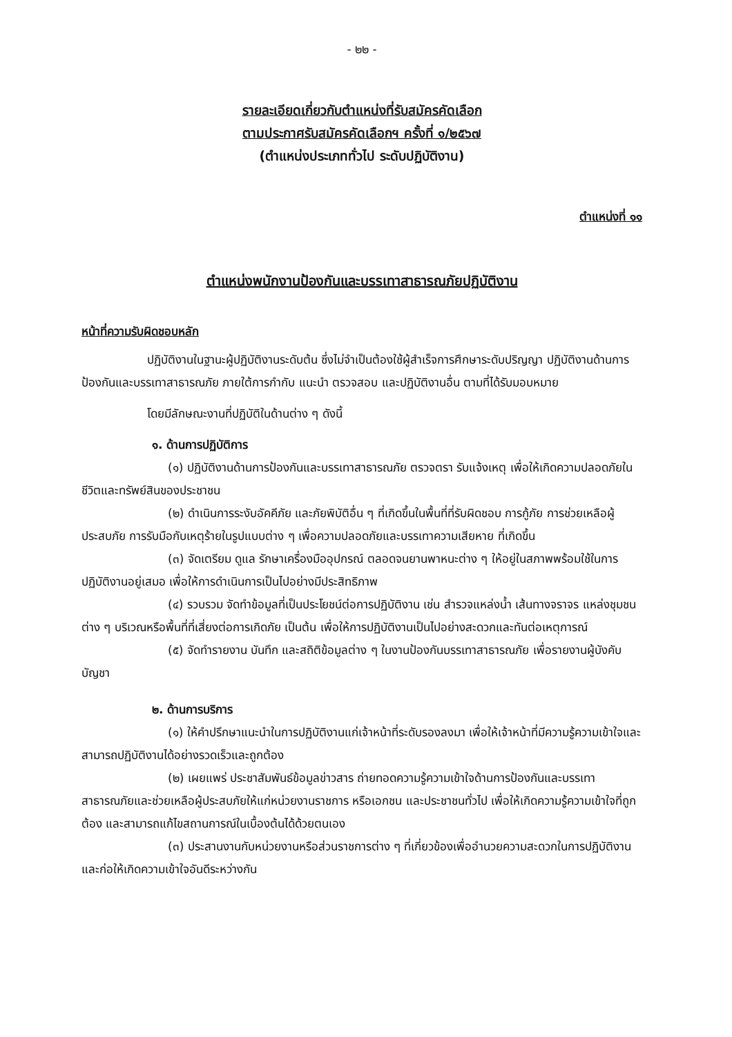- ๒๒ -
รายละเอียดเกี่ยวกับตำแหน่งที่รับสมัครคัดเลือก
ตามประกาศรับสมัครคัดเลือกฯ ครั้งที่ ๑/๒๕๖๗
(ตำแหน่งประเภททั่วไป ระดับปฏิบัติงาน)
ตำแหน่งที่ ๑๑
ตำแหน่งพนักงานป้องกันและบรรเทาสาธารณภัยปฏิบัติงาน
หน้าที่ความรับผิดชอบหลัก
ปฏิบัติงานในฐานะผู้ปฏิบัติงานระดับต้น ซึ่งไม่จำเป็นต้องใช้ผู้สำเร็จการศึกษาระดับปริญญา ปฏิบัติงานด้านการป้องกันและบรรเทาสาธารณภัย ภายใต้การกำกับ แนะนำ ตรวจสอบ และปฏิบัติงานอื่น ตามที่ได้รับมอบหมาย
โดยมีลักษณะงานที่ปฏิบัติในด้านต่าง ๆ ดังนี้
๑. ด้านการปฏิบัติการ
(๑) ปฏิบัติงานด้านการป้องกันและบรรเทาสาธารณภัย ตรวจตรา รับแจ้งเหตุ เพื่อให้เกิดความปลอดภัยในชีวิตและทรัพย์สินของประชาชน
(๒) ดำเนินการระงับอัคคีภัย และภัยพิบัติอื่น ๆ ที่เกิดขึ้นในพื้นที่ที่รับผิดชอบ การกู้ภัย การช่วยเหลือผู้ประสบภัย การรับมือกับเหตุร้ายในรูปแบบต่าง ๆ เพื่อความปลอดภัยและบรรเทาความเสียหาย ที่เกิดขึ้น
(๓) จัดเตรียม ดูแล รักษาเครื่องมืออุปกรณ์ ตลอดจนยานพาหนะต่าง ๆ ให้อยู่ในสภาพพร้อมใช้ในการปฏิบัติงานอยู่เสมอ เพื่อให้การดำเนินการเป็นไปอย่างมีประสิทธิภาพ
(๔) รวบรวม จัดทำข้อมูลที่เป็นประโยชน์ต่อการปฏิบัติงาน เช่น สำรวจแหล่งน้ำ เส้นทางจราจร แหล่งชุมชนต่าง ๆ บริเวณหรือพื้นที่ที่เสี่ยงต่อการเกิดภัย เป็นต้น เพื่อให้การปฏิบัติงานเป็นไปอย่างสะดวกและทันต่อเหตุการณ์
(๕) จัดทำรายงาน บันทึก และสถิติข้อมูลต่าง ๆ ในงานป้องกันบรรเทาสาธารณภัย เพื่อรายงานผู้บังคับบัญชา
๒. ด้านการบริการ
(๑) ให้คำปรึกษาแนะนำในการปฏิบัติงานแก่เจ้าหน้าที่ระดับรองลงมา เพื่อให้เจ้าหน้าที่มีความรู้ความเข้าใจและสามารถปฏิบัติงานได้อย่างรวดเร็วและถูกต้อง
(๒) เผยแพร่ ประชาสัมพันธ์ข้อมูลข่าวสาร ถ่ายทอดความรู้ความเข้าใจด้านการป้องกันและบรรเทาสาธารณภัยและช่วยเหลือผู้ประสบภัยให้แก่หน่วยงานราชการ หรือเอกชน และประชาชนทั่วไป เพื่อให้เกิดความรู้ความเข้าใจที่ถูกต้อง และสามารถแก้ไขสถานการณ์ในเบื้องต้นได้ด้วยตนเอง
(๓) ประสานงานกับหน่วยงานหรือส่วนราชการต่าง ๆ ที่เกี่ยวข้องเพื่ออำนวยความสะดวกในการปฏิบัติงานและก่อให้เกิดความเข้าใจอันดีระหว่างกัน